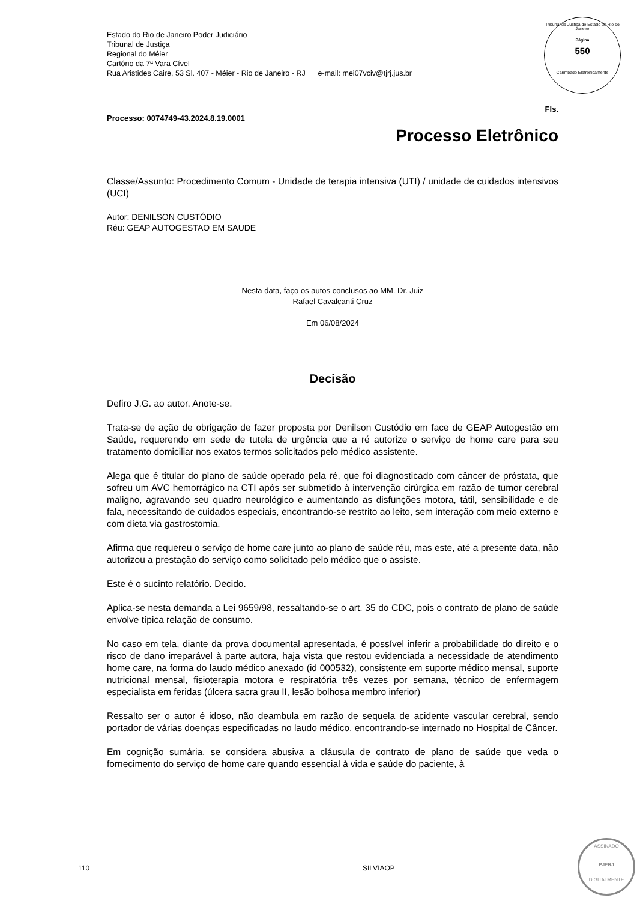Tribunal de Justiça do Estado do Rio de Janeiro
Página
550
Carimbado Eletronicamente
Estado do Rio de Janeiro Poder Judiciário
Tribunal de Justiça
Regional do Méier
Cartório da 7ª Vara Cível
Rua Aristides Caire, 53 Sl. 407 - Méier - Rio de Janeiro - RJ e-mail: mei07vciv@tjrj.jus.br
Fls.
Processo: 0074749-43.2024.8.19.0001
Processo Eletrônico
Classe/Assunto: Procedimento Comum - Unidade de terapia intensiva (UTI) / unidade de cuidados intensivos (UCI)
Autor: DENILSON CUSTÓDIO
Réu: GEAP AUTOGESTAO EM SAUDE
Nesta data, faço os autos conclusos ao MM. Dr. Juiz
Rafael Cavalcanti Cruz
Em 06/08/2024
Decisão
Defiro J.G. ao autor. Anote-se.
Trata-se de ação de obrigação de fazer proposta por Denilson Custódio em face de GEAP Autogestão em Saúde, requerendo em sede de tutela de urgência que a ré autorize o serviço de home care para seu tratamento domiciliar nos exatos termos solicitados pelo médico assistente.
Alega que é titular do plano de saúde operado pela ré, que foi diagnosticado com câncer de próstata, que sofreu um AVC hemorrágico na CTI após ser submetido à intervenção cirúrgica em razão de tumor cerebral maligno, agravando seu quadro neurológico e aumentando as disfunções motora, tátil, sensibilidade e de fala, necessitando de cuidados especiais, encontrando-se restrito ao leito, sem interação com meio externo e com dieta via gastrostomia.
Afirma que requereu o serviço de home care junto ao plano de saúde réu, mas este, até a presente data, não autorizou a prestação do serviço como solicitado pelo médico que o assiste.
Este é o sucinto relatório. Decido.
Aplica-se nesta demanda a Lei 9659/98, ressaltando-se o art. 35 do CDC, pois o contrato de plano de saúde envolve típica relação de consumo.
No caso em tela, diante da prova documental apresentada, é possível inferir a probabilidade do direito e o risco de dano irreparável à parte autora, haja vista que restou evidenciada a necessidade de atendimento home care, na forma do laudo médico anexado (id 000532), consistente em suporte médico mensal, suporte nutricional mensal, fisioterapia motora e respiratória três vezes por semana, técnico de enfermagem especialista em feridas (úlcera sacra grau II, lesão bolhosa membro inferior)
Ressalto ser o autor é idoso, não deambula em razão de sequela de acidente vascular cerebral, sendo portador de várias doenças especificadas no laudo médico, encontrando-se internado no Hospital de Câncer.
Em cognição sumária, se considera abusiva a cláusula de contrato de plano de saúde que veda o fornecimento do serviço de home care quando essencial à vida e saúde do paciente, à
110 SILVIAOP
ASSINADO
PJERJ
DIGITALMENTE